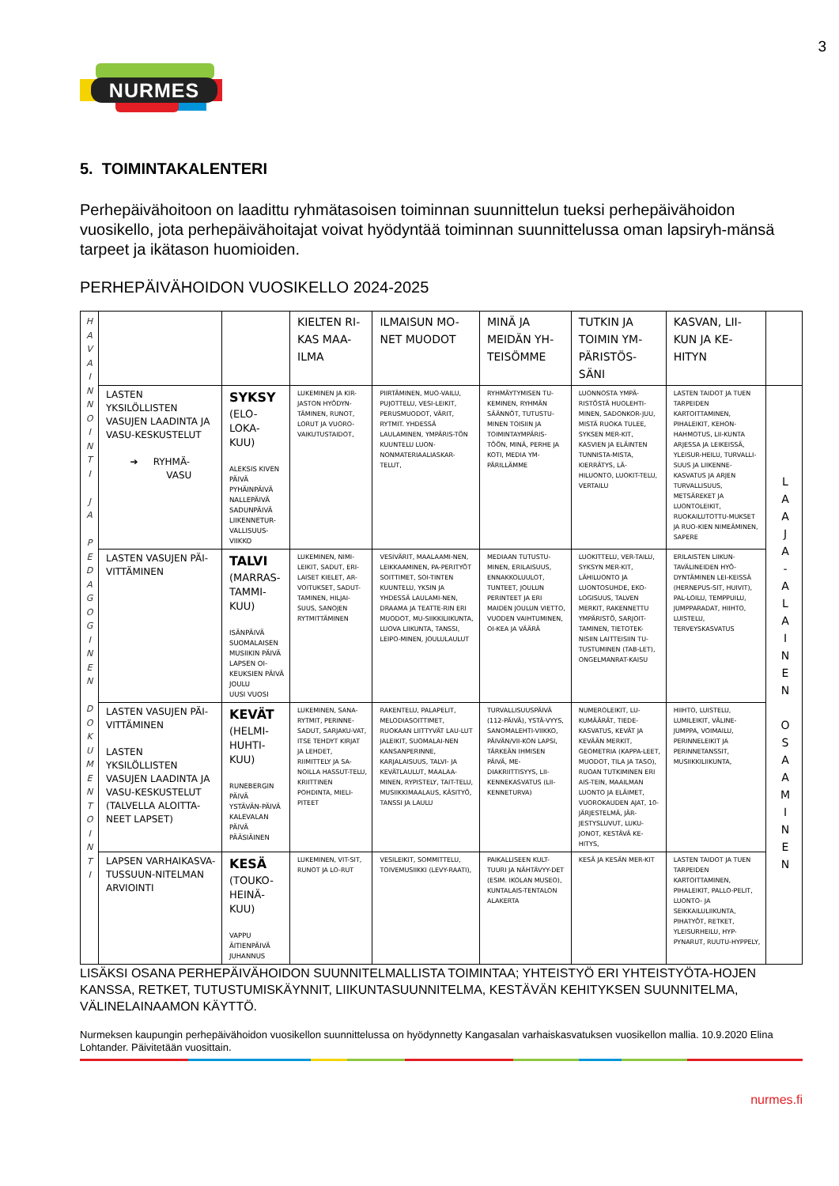3
NURMES
5. TOIMINTAKALENTERI
Perhepäivähoitoon on laadittu ryhmätasoisen toiminnan suunnittelun tueksi perhepäivähoidon vuosikello, jota perhepäivähoitajat voivat hyödyntää toiminnan suunnittelussa oman lapsiryh-mänsä tarpeet ja ikätason huomioiden.
PERHEPÄIVÄHOIDON VUOSIKELLO 2024-2025
| H A V A I N N O I N T I J A P E D A G O G I N E N D O K U M E N T O I N T I | | | KIELTEN RI-KAS MAA-ILMA | ILMAISUN MO-NET MUODOT | MINÄ JA MEIDÄN YH-TEISÖMME | TUTKIN JA TOIMIN YM-PÄRISTÖS-SÄNI | KASVAN, LII-KUN JA KE-HITYN | |
| | LASTEN YKSILÖLLISTEN VASUJEN LAADINTA JA VASU-KESKUSTELUT ➔ RYHMÄ- VASU | SYKSY (ELO-LOKA-KUU) ALEKSIS KIVEN PÄIVÄ PYHÄINPÄIVÄ NALLEPÄIVÄ SADUNPÄIVÄ LIIKENNETUR-VALLISUUS-VIIKKO | LUKEMINEN JA KIR-JASTON HYÖDYN-TÄMINEN, RUNOT, LORUT JA VUORO-VAIKUTUSTAIDOT, | PIIRTÄMINEN, MUO-VAILU, PUJOTTELU, VESI-LEIKIT, PERUSMUODOT, VÄRIT, RYTMIT. YHDESSÄ LAULAMINEN, YMPÄRIS-TÖN KUUNTELU LUON-NONMATERIAALIASKAR-TELUT, | RYHMÄYTYMISEN TU-KEMINEN, RYHMÄN SÄÄNNÖT, TUTUSTU-MINEN TOISIIN JA TOIMINTAYMPÄRIS-TÖÖN, MINÄ, PERHE JA KOTI, MEDIA YM-PÄRILLÄMME | LUONNOSTA YMPÄ-RISTÖSTÄ HUOLEHTI-MINEN, SADONKOR-JUU, MISTÄ RUOKA TULEE, SYKSEN MER-KIT, KASVIEN JA ELÄINTEN TUNNISTA-MISTA, KIERRÄTYS, LÄ-HILUONTO, LUOKIT-TELU, VERTAILU | LASTEN TAIDOT JA TUEN TARPEIDEN KARTOITTAMINEN, PIHALEIKIT, KEHON-HAHMOTUS, LII-KUNTA ARJESSA JA LEIKEISSÄ, YLEISUR-HEILU, TURVALLI-SUUS JA LIIKENNE-KASVATUS JA ARJEN TURVALLISUUS, METSÄREKET JA LUONTOLEIKIT, RUOKAILUTOTTU-MUKSET JA RUO-KIEN NIMEÄMINEN, SAPERE | L A A J A - A L A I N E N O S A A M I N E N |
| | LASTEN VASUJEN PÄI-VITTÄMINEN | TALVI (MARRAS-TAMMI-KUU) ISÄNPÄIVÄ SUOMALAISEN MUSIIKIN PÄIVÄ LAPSEN OI-KEUKSIEN PÄIVÄ JOULU UUSI VUOSI | LUKEMINEN, NIMI-LEIKIT, SADUT, ERI-LAISET KIELET, AR-VOITUKSET, SADUT-TAMINEN, HILJAI-SUUS, SANOJEN RYTMITTÄMINEN | VESIVÄRIT, MAALAAMI-NEN, LEIKKAAMINEN, PA-PERITYÖT SOITTIMET, SOI-TINTEN KUUNTELU, YKSIN JA YHDESSÄ LAULAMI-NEN, DRAAMA JA TEATTE-RIN ERI MUODOT, MU-SIIKKILIIKUNTA, LUOVA LIIKUNTA, TANSSI, LEIPO-MINEN, JOULULAULUT | MEDIAAN TUTUSTU-MINEN, ERILAISUUS, ENNAKKOLUULOT, TUNTEET, JOULUN PERINTEET JA ERI MAIDEN JOULUN VIETTO, VUODEN VAIHTUMINEN, OI-KEA JA VÄÄRÄ | LUOKITTELU, VER-TAILU, SYKSYN MER-KIT, LÄHILUONTO JA LUONTOSUHDE, EKO-LOGISUUS, TALVEN MERKIT, RAKENNETTU YMPÄRISTÖ, SARJOIT-TAMINEN, TIETOTEK-NISIIN LAITTEISIIN TU-TUSTUMINEN (TAB-LET), ONGELMANRAT-KAISU | ERILAISTEN LIIKUN-TAVÄLINEIDEN HYÖ-DYNTÄMINEN LEI-KEISSÄ (HERNEPUS-SIT, HUIVIT), PAL-LOILU, TEMPPUILU, JUMPPARADAT, HIIHTO, LUISTELU, TERVEYSKASVATUS | |
| | LASTEN VASUJEN PÄI-VITTÄMINEN LASTEN YKSILÖLLISTEN VASUJEN LAADINTA JA VASU-KESKUSTELUT (TALVELLA ALOITTA-NEET LAPSET) | KEVÄT (HELMI-HUHTI-KUU) RUNEBERGIN PÄIVÄ YSTÄVÄN-PÄIVÄ KALEVALAN PÄIVÄ PÄÄSIÄINEN | LUKEMINEN, SANA-RYTMIT, PERINNE-SADUT, SARJAKU-VAT, ITSE TEHDYT KIRJAT JA LEHDET, RIIMITTELY JA SA-NOILLA HASSUT-TELU, KRIITTINEN POHDINTA, MIELI-PITEET | RAKENTELU, PALAPELIT, MELODIASOITTIMET, RUOKAAN LIITTYVÄT LAU-LUT JALEIKIT, SUOMALAI-NEN KANSANPERINNE, KARJALAISUUS, TALVI- JA KEVÄTLAULUT, MAALAA-MINEN, RYPISTELY, TAIT-TELU, MUSIIKKIMAALAUS, KÄSITYÖ, TANSSI JA LAULU | TURVALLISUUSPÄIVÄ (112-PÄIVÄ), YSTÄ-VYYS, SANOMALEHTI-VIIKKO, PÄIVÄN/VII-KON LAPSI, TÄRKEÄN IHMISEN PÄIVÄ, ME-DIAKRIITTISYYS, LII-KENNEKASVATUS (LII-KENNETURVA) | NUMEROLEIKIT, LU-KUMÄÄRÄT, TIEDE-KASVATUS, KEVÄT JA KEVÄÄN MERKIT, GEOMETRIA (KAPPA-LEET, MUODOT, TILA JA TASO), RUOAN TUTKIMINEN ERI AIS-TEIN, MAAILMAN LUONTO JA ELÄIMET, VUOROKAUDEN AJAT, 10-JÄRJESTELMÄ, JÄR-JESTYSLUVUT, LUKU-JONOT, KESTÄVÄ KE-HITYS, | HIIHTO, LUISTELU, LUMILEIKIT, VÄLINE-JUMPPA, VOIMAILU, PERINNELEIKIT JA PERINNETANSSIT, MUSIIKKILIIKUNTA, | |
| | LAPSEN VARHAIKASVA-TUSSUUN-NITELMAN ARVIOINTI | KESÄ (TOUKO-HEINÄ-KUU) VAPPU ÄITIENPÄIVÄ JUHANNUS | LUKEMINEN, VIT-SIT, RUNOT JA LO-RUT | VESILEIKIT, SOMMITTELU, TOIVEMUSIIKKI (LEVY-RAATI), | PAIKALLISEEN KULT-TUURI JA NÄHTÄVYY-DET (ESIM. IKOLAN MUSEO), KUNTALAIS-TENTALON ALAKERTA | KESÄ JA KESÄN MER-KIT | LASTEN TAIDOT JA TUEN TARPEIDEN KARTOITTAMINEN, PIHALEIKIT, PALLO-PELIT, LUONTO- JA SEIKKAILULIIKUNTA, PIHATYÖT, RETKET, YLEISURHEILU, HYP-PYNARUT, RUUTU-HYPPELY, | |
LISÄKSI OSANA PERHEPÄIVÄHOIDON SUUNNITELMALLISTA TOIMINTAA; YHTEISTYÖ ERI YHTEISTYÖTA-HOJEN KANSSA, RETKET, TUTUSTUMISKÄYNNIT, LIIKUNTASUUNNITELMA, KESTÄVÄN KEHITYKSEN SUUNNITELMA, VÄLINELAINAAMON KÄYTTÖ.
Nurmeksen kaupungin perhepäivähoidon vuosikellon suunnittelussa on hyödynnetty Kangasalan varhaiskasvatuksen vuosikellon mallia. 10.9.2020 Elina Lohtander. Päivitetään vuosittain.
nurmes.fi